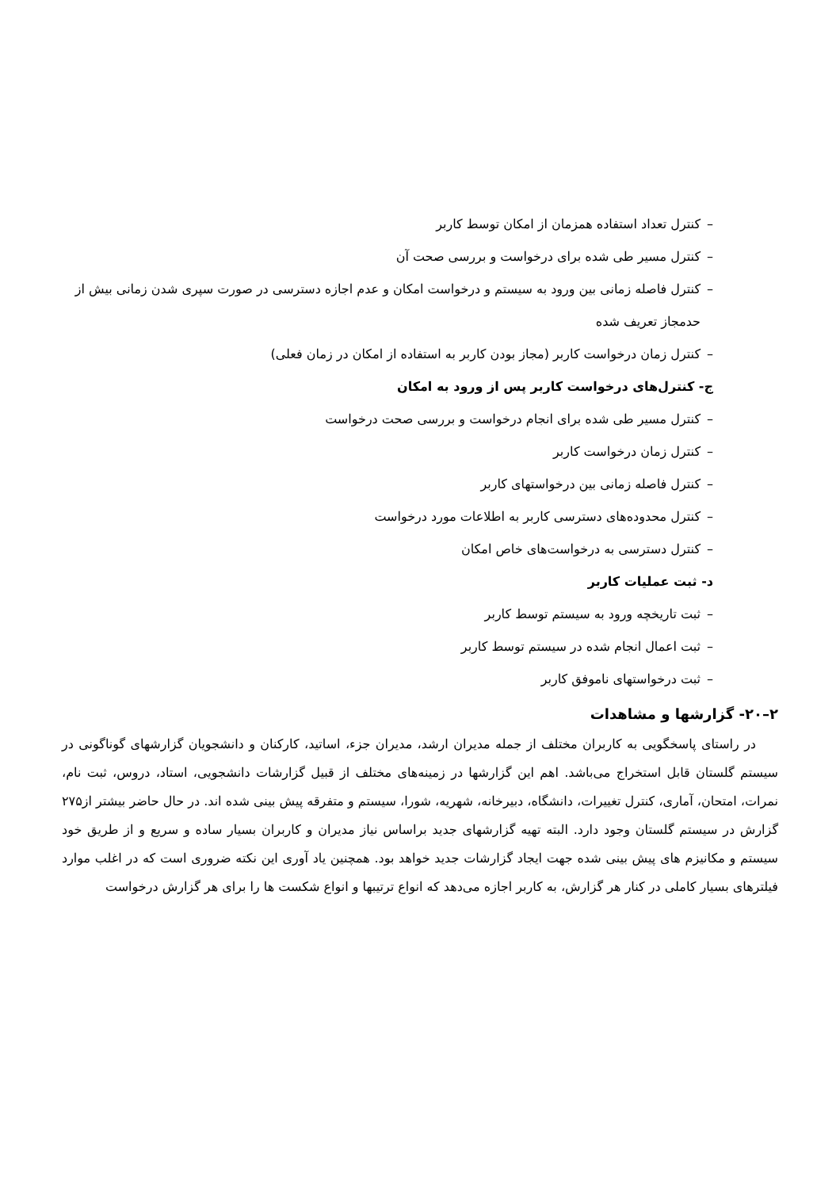– کنترل تعداد استفاده همزمان از امکان توسط کاربر
– کنترل مسیر طی شده برای درخواست و بررسی صحت آن
– کنترل فاصله زمانی بین ورود به سیستم و درخواست امکان و عدم اجازه دسترسی در صورت سپری شدن زمانی بیش از حدمجاز تعریف شده
– کنترل زمان درخواست کاربر (مجاز بودن کاربر به استفاده از امکان در زمان فعلی)
ج- کنترل‌های درخواست کاربر پس از ورود به امکان
– کنترل مسیر طی شده برای انجام درخواست و بررسی صحت درخواست
– کنترل زمان درخواست کاربر
– کنترل فاصله زمانی بین درخواستهای کاربر
– کنترل محدوده‌های دسترسی کاربر به اطلاعات مورد درخواست
– کنترل دسترسی به درخواست‌های خاص امکان
د- ثبت عملیات کاربر
– ثبت تاریخچه ورود به سیستم توسط کاربر
– ثبت اعمال انجام شده در سیستم توسط کاربر
– ثبت درخواستهای ناموفق کاربر
۲–۲۰- گزارشها و مشاهدات
در راستای پاسخگویی به کاربران مختلف از جمله مدیران ارشد، مدیران جزء، اساتید، کارکنان و دانشجویان گزارشهای گوناگونی در سیستم گلستان قابل استخراج می‌باشد. اهم این گزارشها در زمینه‌های مختلف از قبیل گزارشات دانشجویی، استاد، دروس، ثبت نام، نمرات، امتحان، آماری، کنترل تغییرات، دانشگاه، دبیرخانه، شهریه، شورا، سیستم و متفرقه پیش بینی شده اند. در حال حاضر بیشتر از۲۷۵ گزارش در سیستم گلستان وجود دارد. البته تهیه گزارشهای جدید براساس نیاز مدیران و کاربران بسیار ساده و سریع و از طریق خود سیستم و مکانیزم های پیش بینی شده جهت ایجاد گزارشات جدید خواهد بود. همچنین یاد آوری این نکته ضروری است که در اغلب موارد فیلترهای بسیار کاملی در کنار هر گزارش، به کاربر اجازه می‌دهد که انواع ترتیبها و انواع شکست ها را برای هر گزارش درخواست